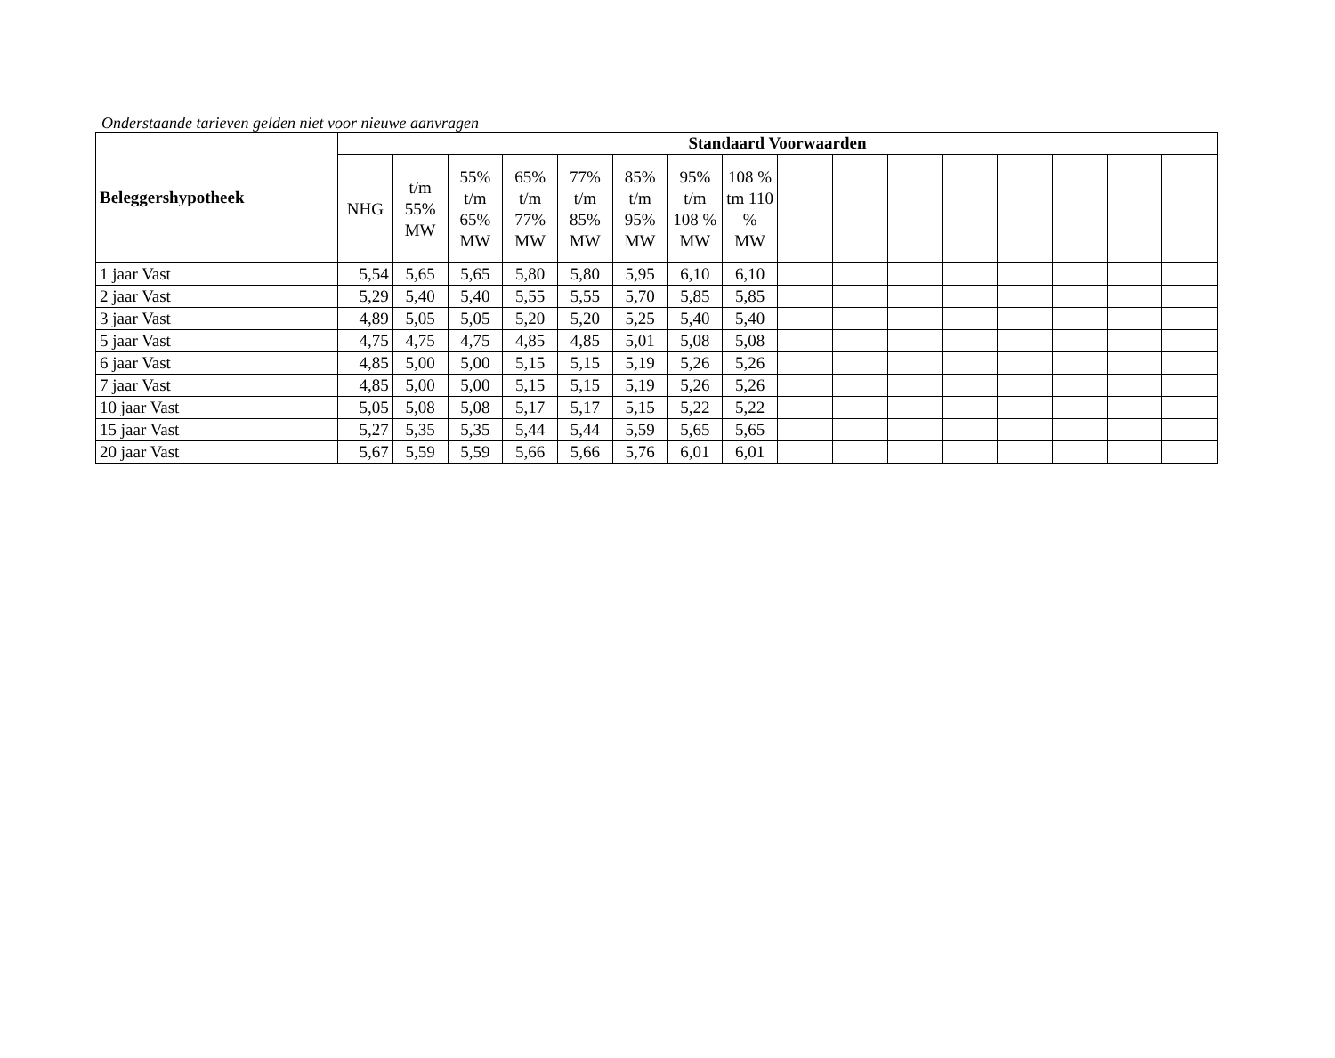Onderstaande tarieven gelden niet voor nieuwe aanvragen
| Beleggershypotheek | Standaard Voorwaarden | | | | | | | | | | | | | | | |
| --- | --- | --- | --- | --- | --- | --- | --- | --- | --- | --- | --- | --- | --- | --- | --- | --- |
| | NHG | t/m 55% MW | 55% t/m 65% MW | 65% t/m 77% MW | 77% t/m 85% MW | 85% t/m 95% MW | 95% t/m 108 % MW | 108 % tm 110 % MW | | | | | | | | |
| 1 jaar Vast | 5,54 | 5,65 | 5,65 | 5,80 | 5,80 | 5,95 | 6,10 | 6,10 | | | | | | | | |
| 2 jaar Vast | 5,29 | 5,40 | 5,40 | 5,55 | 5,55 | 5,70 | 5,85 | 5,85 | | | | | | | | |
| 3 jaar Vast | 4,89 | 5,05 | 5,05 | 5,20 | 5,20 | 5,25 | 5,40 | 5,40 | | | | | | | | |
| 5 jaar Vast | 4,75 | 4,75 | 4,75 | 4,85 | 4,85 | 5,01 | 5,08 | 5,08 | | | | | | | | |
| 6 jaar Vast | 4,85 | 5,00 | 5,00 | 5,15 | 5,15 | 5,19 | 5,26 | 5,26 | | | | | | | | |
| 7 jaar Vast | 4,85 | 5,00 | 5,00 | 5,15 | 5,15 | 5,19 | 5,26 | 5,26 | | | | | | | | |
| 10 jaar Vast | 5,05 | 5,08 | 5,08 | 5,17 | 5,17 | 5,15 | 5,22 | 5,22 | | | | | | | | |
| 15 jaar Vast | 5,27 | 5,35 | 5,35 | 5,44 | 5,44 | 5,59 | 5,65 | 5,65 | | | | | | | | |
| 20 jaar Vast | 5,67 | 5,59 | 5,59 | 5,66 | 5,66 | 5,76 | 6,01 | 6,01 | | | | | | | | |